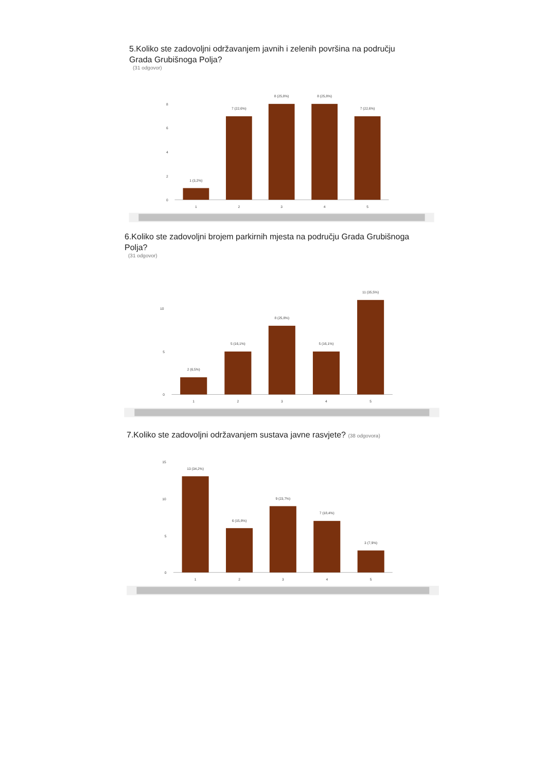5.Koliko ste zadovoljni održavanjem javnih i zelenih površina na području Grada Grubišnoga Polja?
(31 odgovor)
8
6
4
2
0
1 (3,2%)
7 (22,6%)
8 (25,8%)
8 (25,8%)
7 (22,6%)
1
2
3
4
5
6.Koliko ste zadovoljni brojem parkirnih mjesta na području Grada Grubišnoga Polja?
(31 odgovor)
10
5
0
2 (6,5%)
5 (16,1%)
8 (25,8%)
5 (16,1%)
11 (35,5%)
1
2
3
4
5
7.Koliko ste zadovoljni održavanjem sustava javne rasvjete? (38 odgovora)
15
10
5
0
13 (34,2%)
6 (15,8%)
9 (23,7%)
7 (18,4%)
3 (7,9%)
1
2
3
4
5